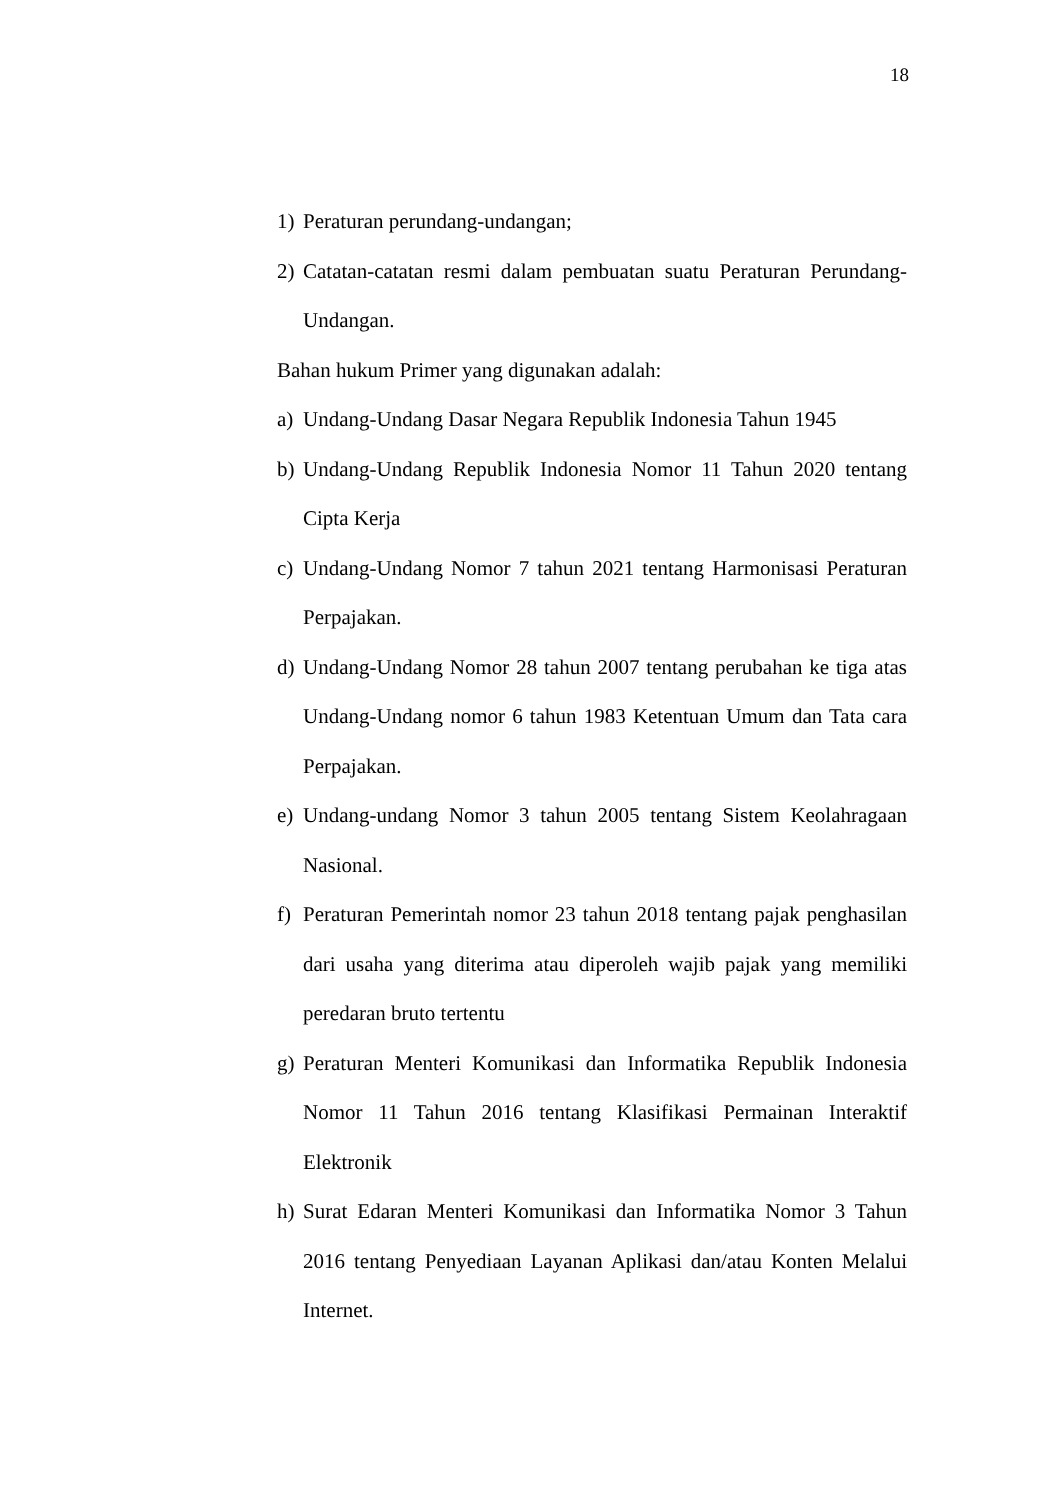18
1) Peraturan perundang-undangan;
2) Catatan-catatan resmi dalam pembuatan suatu Peraturan Perundang-Undangan.
Bahan hukum Primer yang digunakan adalah:
a) Undang-Undang Dasar Negara Republik Indonesia Tahun 1945
b) Undang-Undang Republik Indonesia Nomor 11 Tahun 2020 tentang Cipta Kerja
c) Undang-Undang Nomor 7 tahun 2021 tentang Harmonisasi Peraturan Perpajakan.
d) Undang-Undang Nomor 28 tahun 2007 tentang perubahan ke tiga atas Undang-Undang nomor 6 tahun 1983 Ketentuan Umum dan Tata cara Perpajakan.
e) Undang-undang Nomor 3 tahun 2005 tentang Sistem Keolahragaan Nasional.
f) Peraturan Pemerintah nomor 23 tahun 2018 tentang pajak penghasilan dari usaha yang diterima atau diperoleh wajib pajak yang memiliki peredaran bruto tertentu
g) Peraturan Menteri Komunikasi dan Informatika Republik Indonesia Nomor 11 Tahun 2016 tentang Klasifikasi Permainan Interaktif Elektronik
h) Surat Edaran Menteri Komunikasi dan Informatika Nomor 3 Tahun 2016 tentang Penyediaan Layanan Aplikasi dan/atau Konten Melalui Internet.